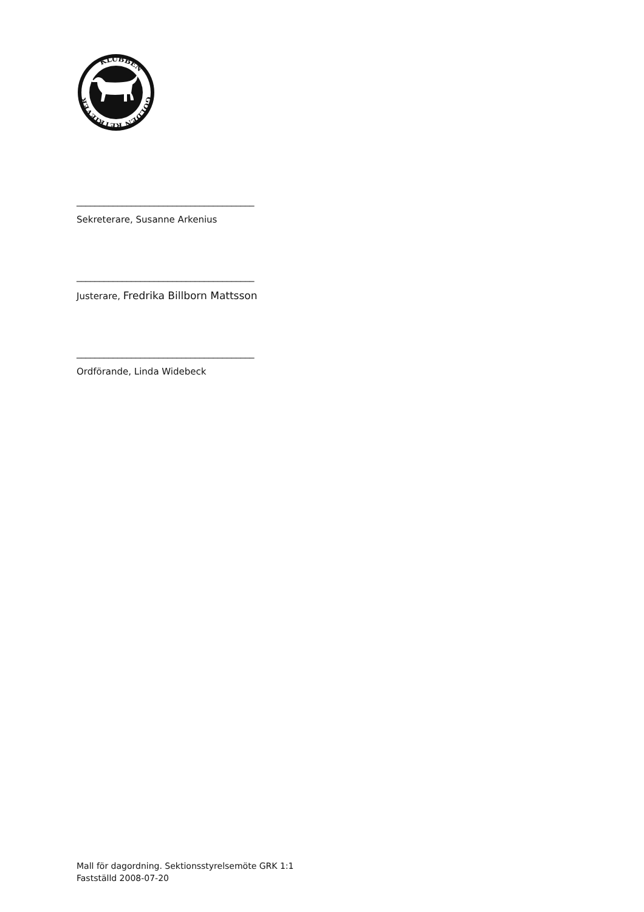GOLDEN RETRIEVER
KLUBBEN
_______________________________________
Sekreterare, Susanne Arkenius
_______________________________________
Justerare, Fredrika Billborn Mattsson
_______________________________________
Ordförande, Linda Widebeck
Mall för dagordning. Sektionsstyrelsemöte GRK 1:1
Fastställd 2008-07-20